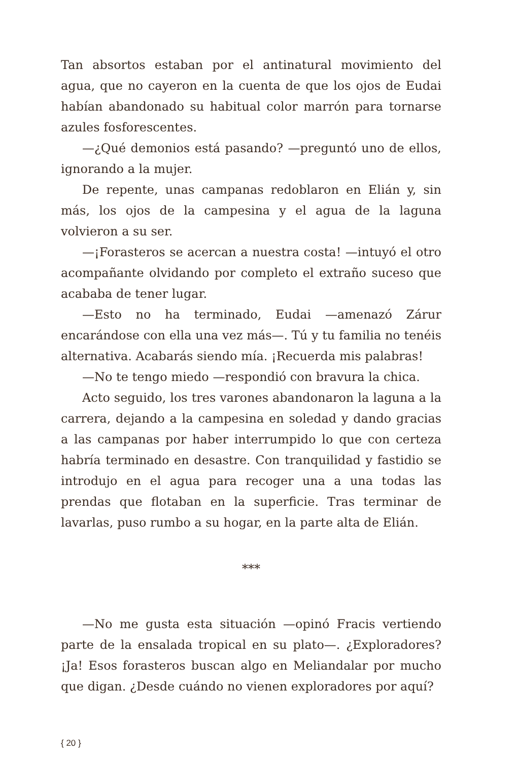Tan absortos estaban por el antinatural movimiento del agua, que no cayeron en la cuenta de que los ojos de Eudai habían abandonado su habitual color marrón para tornarse azules fosforescentes.
—¿Qué demonios está pasando? —preguntó uno de ellos, ignorando a la mujer.
De repente, unas campanas redoblaron en Elián y, sin más, los ojos de la campesina y el agua de la laguna volvieron a su ser.
—¡Forasteros se acercan a nuestra costa! —intuyó el otro acompañante olvidando por completo el extraño suceso que acababa de tener lugar.
—Esto no ha terminado, Eudai —amenazó Zárur encarándose con ella una vez más—. Tú y tu familia no tenéis alternativa. Acabarás siendo mía. ¡Recuerda mis palabras!
—No te tengo miedo —respondió con bravura la chica.
Acto seguido, los tres varones abandonaron la laguna a la carrera, dejando a la campesina en soledad y dando gracias a las campanas por haber interrumpido lo que con certeza habría terminado en desastre. Con tranquilidad y fastidio se introdujo en el agua para recoger una a una todas las prendas que flotaban en la superficie. Tras terminar de lavarlas, puso rumbo a su hogar, en la parte alta de Elián.
***
—No me gusta esta situación —opinó Fracis vertiendo parte de la ensalada tropical en su plato—. ¿Exploradores? ¡Ja! Esos forasteros buscan algo en Meliandalar por mucho que digan. ¿Desde cuándo no vienen exploradores por aquí?
{ 20 }